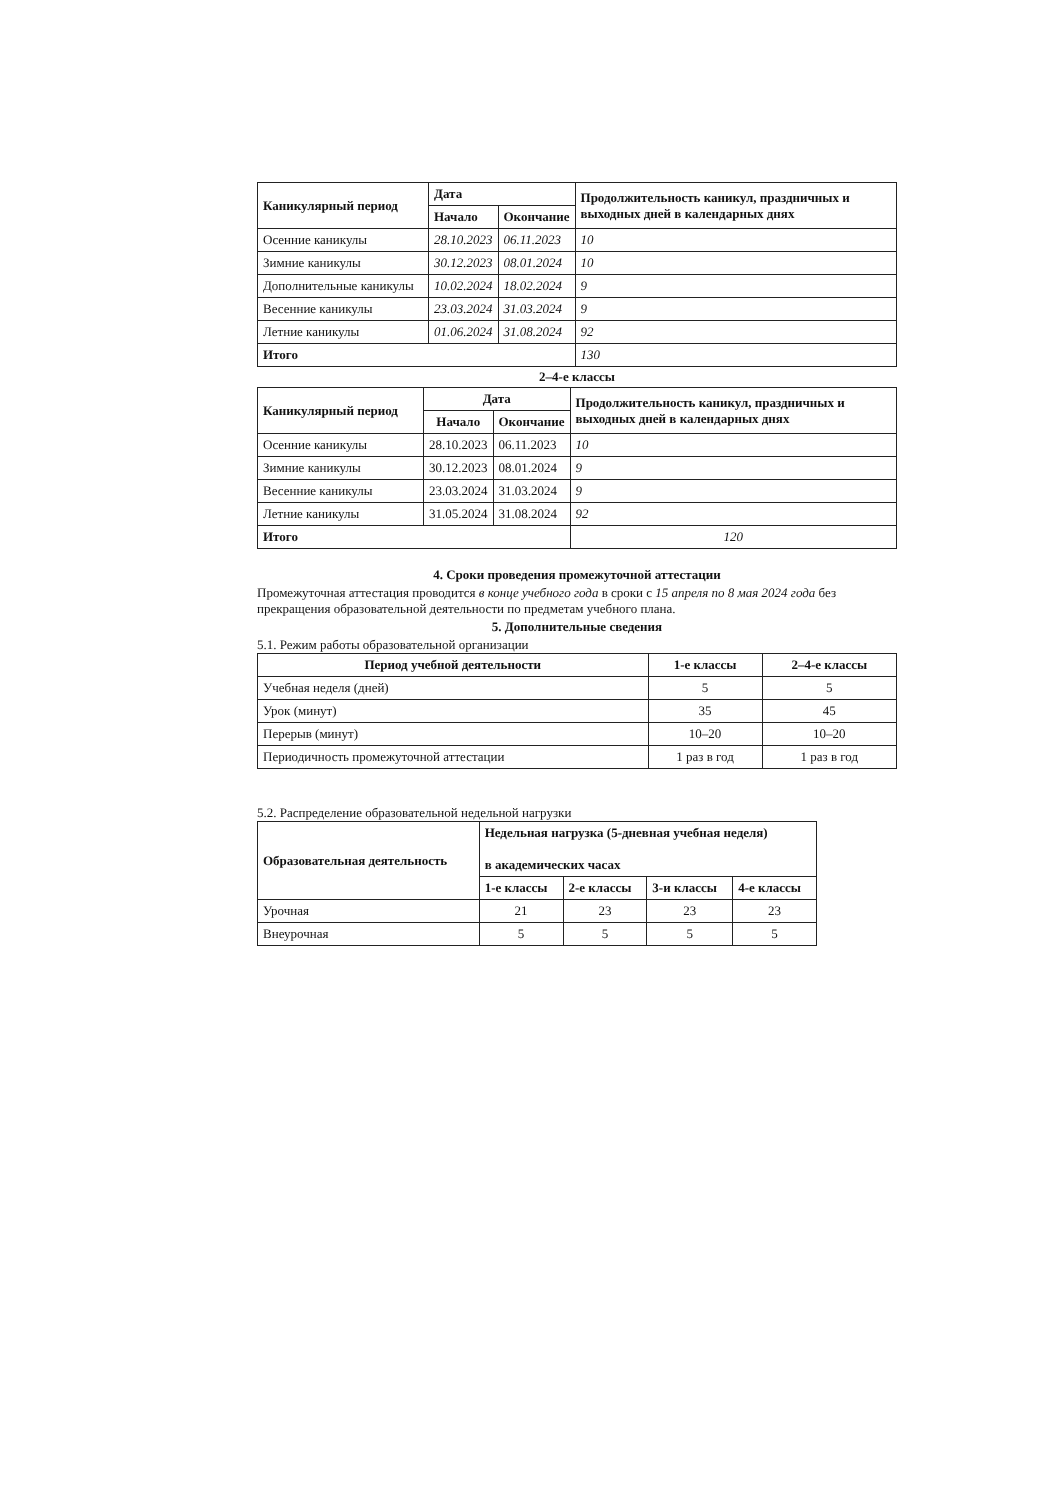| Каникулярный период | Дата | | Продолжительность каникул, праздничных и выходных дней в календарных днях |
| --- | --- | --- | --- |
| | Начало | Окончание | |
| Осенние каникулы | 28.10.2023 | 06.11.2023 | 10 |
| Зимние каникулы | 30.12.2023 | 08.01.2024 | 10 |
| Дополнительные каникулы | 10.02.2024 | 18.02.2024 | 9 |
| Весенние каникулы | 23.03.2024 | 31.03.2024 | 9 |
| Летние каникулы | 01.06.2024 | 31.08.2024 | 92 |
| Итого | | | 130 |
2–4-е классы
| Каникулярный период | Дата | | Продолжительность каникул, праздничных и выходных дней в календарных днях |
| --- | --- | --- | --- |
| | Начало | Окончание | |
| Осенние каникулы | 28.10.2023 | 06.11.2023 | 10 |
| Зимние каникулы | 30.12.2023 | 08.01.2024 | 9 |
| Весенние каникулы | 23.03.2024 | 31.03.2024 | 9 |
| Летние каникулы | 31.05.2024 | 31.08.2024 | 92 |
| Итого | | | 120 |
4. Сроки проведения промежуточной аттестации
Промежуточная аттестация проводится в конце учебного года в сроки с 15 апреля по 8 мая 2024 года без прекращения образовательной деятельности по предметам учебного плана.
5. Дополнительные сведения
5.1. Режим работы образовательной организации
| Период учебной деятельности | 1-е классы | 2–4-е классы |
| --- | --- | --- |
| Учебная неделя (дней) | 5 | 5 |
| Урок (минут) | 35 | 45 |
| Перерыв (минут) | 10–20 | 10–20 |
| Периодичность промежуточной аттестации | 1 раз в год | 1 раз в год |
5.2. Распределение образовательной недельной нагрузки
| Образовательная деятельность | Недельная нагрузка (5-дневная учебная неделя) в академических часах | | | |
| --- | --- | --- | --- | --- |
| | 1-е классы | 2-е классы | 3-и классы | 4-е классы |
| Урочная | 21 | 23 | 23 | 23 |
| Внеурочная | 5 | 5 | 5 | 5 |